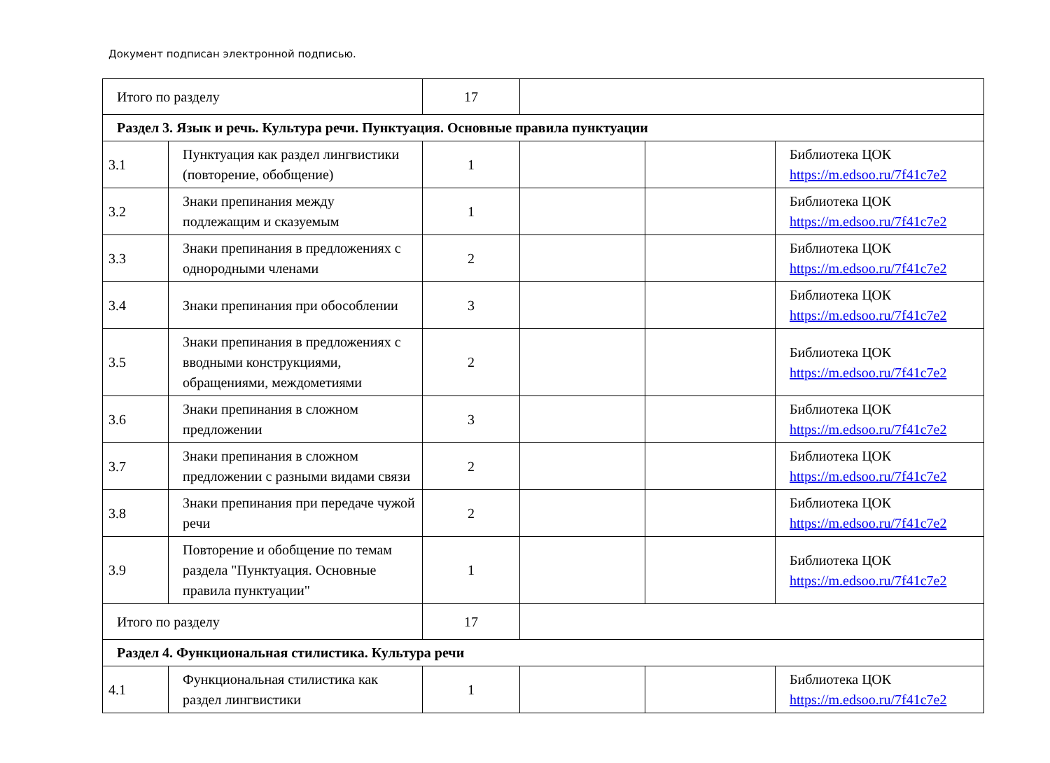Документ подписан электронной подписью.
| Итого по разделу | | 17 | | | |
| Раздел 3. Язык и речь. Культура речи. Пунктуация. Основные правила пунктуации | | | | | |
| 3.1 | Пунктуация как раздел лингвистики (повторение, обобщение) | 1 | | | Библиотека ЦОК https://m.edsoo.ru/7f41c7e2 |
| 3.2 | Знаки препинания между подлежащим и сказуемым | 1 | | | Библиотека ЦОК https://m.edsoo.ru/7f41c7e2 |
| 3.3 | Знаки препинания в предложениях с однородными членами | 2 | | | Библиотека ЦОК https://m.edsoo.ru/7f41c7e2 |
| 3.4 | Знаки препинания при обособлении | 3 | | | Библиотека ЦОК https://m.edsoo.ru/7f41c7e2 |
| 3.5 | Знаки препинания в предложениях с вводными конструкциями, обращениями, междометиями | 2 | | | Библиотека ЦОК https://m.edsoo.ru/7f41c7e2 |
| 3.6 | Знаки препинания в сложном предложении | 3 | | | Библиотека ЦОК https://m.edsoo.ru/7f41c7e2 |
| 3.7 | Знаки препинания в сложном предложении с разными видами связи | 2 | | | Библиотека ЦОК https://m.edsoo.ru/7f41c7e2 |
| 3.8 | Знаки препинания при передаче чужой речи | 2 | | | Библиотека ЦОК https://m.edsoo.ru/7f41c7e2 |
| 3.9 | Повторение и обобщение по темам раздела "Пунктуация. Основные правила пунктуации" | 1 | | | Библиотека ЦОК https://m.edsoo.ru/7f41c7e2 |
| Итого по разделу | | 17 | | | |
| Раздел 4. Функциональная стилистика. Культура речи | | | | | |
| 4.1 | Функциональная стилистика как раздел лингвистики | 1 | | | Библиотека ЦОК https://m.edsoo.ru/7f41c7e2 |